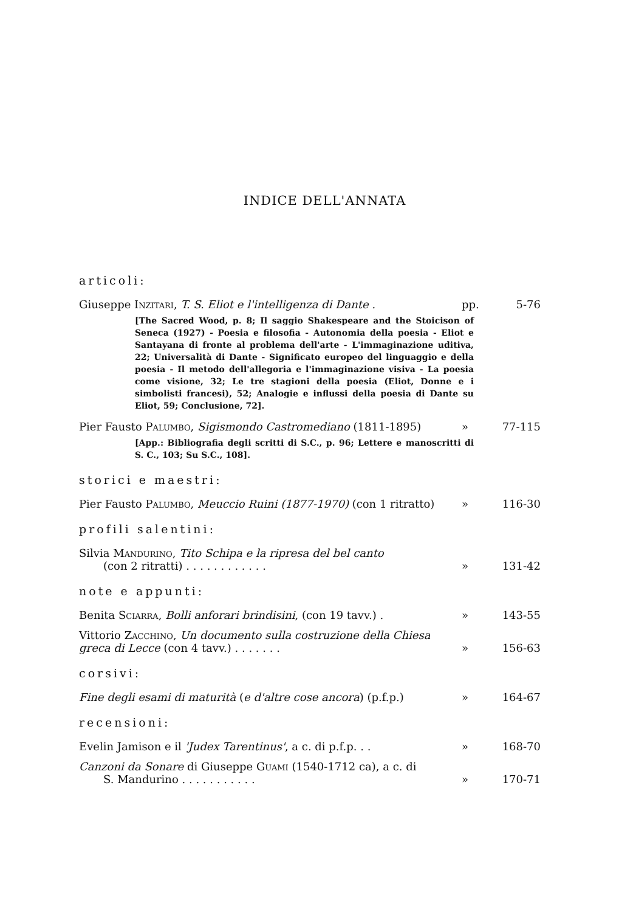INDICE DELL'ANNATA
articoli:
Giuseppe Inzitari, T. S. Eliot e l'intelligenza di Dante .
pp. 5-76
[The Sacred Wood, p. 8; Il saggio Shakespeare and the Stoicison of Seneca (1927) - Poesia e filosofia - Autonomia della poesia - Eliot e Santayana di fronte al problema dell'arte - L'immaginazione uditiva, 22; Universalità di Dante - Significato europeo del linguaggio e della poesia - Il metodo dell'allegoria e l'immaginazione visiva - La poesia come visione, 32; Le tre stagioni della poesia (Eliot, Donne e i simbolisti francesi), 52; Analogie e influssi della poesia di Dante su Eliot, 59; Conclusione, 72].
Pier Fausto Palumbo, Sigismondo Castromediano (1811-1895)
» 77-115
[App.: Bibliografia degli scritti di S.C., p. 96; Lettere e manoscritti di S. C., 103; Su S.C., 108].
storici e maestri:
Pier Fausto Palumbo, Meuccio Ruini (1877-1970) (con 1 ritratto)
» 116-30
profili salentini:
Silvia Mandurino, Tito Schipa e la ripresa del bel canto
(con 2 ritratti) . . . . . . . . . . . .
» 131-42
note e appunti:
Benita Sciarra, Bolli anforari brindisini, (con 19 tavv.) .
» 143-55
Vittorio Zacchino, Un documento sulla costruzione della Chiesa greca di Lecce (con 4 tavv.) . . . . . . .
» 156-63
corsivi:
Fine degli esami di maturità (e d'altre cose ancora) (p.f.p.)
» 164-67
recensioni:
Evelin Jamison e il 'Judex Tarentinus', a c. di p.f.p. . .
» 168-70
Canzoni da Sonare di Giuseppe Guami (1540-1712 ca), a c. di
S. Mandurino . . . . . . . . . . .
» 170-71